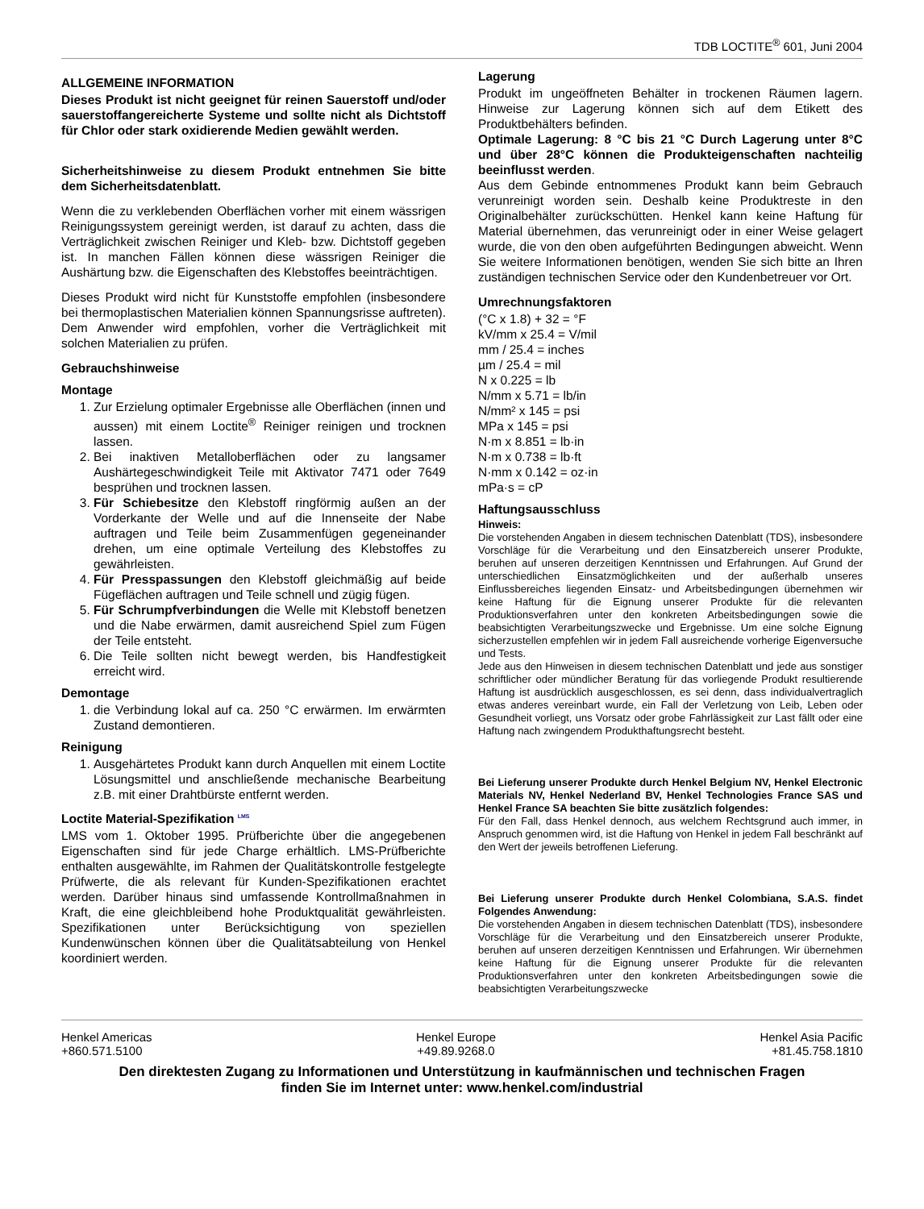TDB LOCTITE<sup>®</sup> 601, Juni 2004
ALLGEMEINE INFORMATION
Dieses Produkt ist nicht geeignet für reinen Sauerstoff und/oder sauerstoffangereicherte Systeme und sollte nicht als Dichtstoff für Chlor oder stark oxidierende Medien gewählt werden.
Sicherheitshinweise zu diesem Produkt entnehmen Sie bitte dem Sicherheitsdatenblatt.
Wenn die zu verklebenden Oberflächen vorher mit einem wässrigen Reinigungssystem gereinigt werden, ist darauf zu achten, dass die Verträglichkeit zwischen Reiniger und Kleb- bzw. Dichtstoff gegeben ist. In manchen Fällen können diese wässrigen Reiniger die Aushärtung bzw. die Eigenschaften des Klebstoffes beeinträchtigen.
Dieses Produkt wird nicht für Kunststoffe empfohlen (insbesondere bei thermoplastischen Materialien können Spannungsrisse auftreten). Dem Anwender wird empfohlen, vorher die Verträglichkeit mit solchen Materialien zu prüfen.
Gebrauchshinweise
Montage
1. Zur Erzielung optimaler Ergebnisse alle Oberflächen (innen und aussen) mit einem Loctite<sup>®</sup> Reiniger reinigen und trocknen lassen.
2. Bei inaktiven Metalloberflächen oder zu langsamer Aushärtegeschwindigkeit Teile mit Aktivator 7471 oder 7649 besprühen und trocknen lassen.
3. Für Schiebesitze den Klebstoff ringförmig außen an der Vorderkante der Welle und auf die Innenseite der Nabe auftragen und Teile beim Zusammenfügen gegeneinander drehen, um eine optimale Verteilung des Klebstoffes zu gewährleisten.
4. Für Presspassungen den Klebstoff gleichmäßig auf beide Fügeflächen auftragen und Teile schnell und zügig fügen.
5. Für Schrumpfverbindungen die Welle mit Klebstoff benetzen und die Nabe erwärmen, damit ausreichend Spiel zum Fügen der Teile entsteht.
6. Die Teile sollten nicht bewegt werden, bis Handfestigkeit erreicht wird.
Demontage
1. die Verbindung lokal auf ca. 250 °C erwärmen. Im erwärmten Zustand demontieren.
Reinigung
1. Ausgehärtetes Produkt kann durch Anquellen mit einem Loctite Lösungsmittel und anschließende mechanische Bearbeitung z.B. mit einer Drahtbürste entfernt werden.
Loctite Material-Spezifikation <sup>LMS</sup>
LMS vom 1. Oktober 1995. Prüfberichte über die angegebenen Eigenschaften sind für jede Charge erhältlich. LMS-Prüfberichte enthalten ausgewählte, im Rahmen der Qualitätskontrolle festgelegte Prüfwerte, die als relevant für Kunden-Spezifikationen erachtet werden. Darüber hinaus sind umfassende Kontrollmaßnahmen in Kraft, die eine gleichbleibend hohe Produktqualität gewährleisten. Spezifikationen unter Berücksichtigung von speziellen Kundenwünschen können über die Qualitätsabteilung von Henkel koordiniert werden.
Lagerung
Produkt im ungeöffneten Behälter in trockenen Räumen lagern. Hinweise zur Lagerung können sich auf dem Etikett des Produktbehälters befinden.
Optimale Lagerung: 8 °C bis 21 °C Durch Lagerung unter 8°C und über 28°C können die Produkteigenschaften nachteilig beeinflusst werden.
Aus dem Gebinde entnommenes Produkt kann beim Gebrauch verunreinigt worden sein. Deshalb keine Produktreste in den Originalbehälter zurückschütten. Henkel kann keine Haftung für Material übernehmen, das verunreinigt oder in einer Weise gelagert wurde, die von den oben aufgeführten Bedingungen abweicht. Wenn Sie weitere Informationen benötigen, wenden Sie sich bitte an Ihren zuständigen technischen Service oder den Kundenbetreuer vor Ort.
Umrechnungsfaktoren
(°C x 1.8) + 32 = °F
kV/mm x 25.4 = V/mil
mm / 25.4 = inches
µm / 25.4 = mil
N x 0.225 = lb
N/mm x 5.71 = lb/in
N/mm² x 145 = psi
MPa x 145 = psi
N·m x 8.851 = lb·in
N·m x 0.738 = lb·ft
N·mm x 0.142 = oz·in
mPa·s = cP
Haftungsausschluss
Hinweis:
Die vorstehenden Angaben in diesem technischen Datenblatt (TDS), insbesondere Vorschläge für die Verarbeitung und den Einsatzbereich unserer Produkte, beruhen auf unseren derzeitigen Kenntnissen und Erfahrungen. Auf Grund der unterschiedlichen Einsatzmöglichkeiten und der außerhalb unseres Einflussbereiches liegenden Einsatz- und Arbeitsbedingungen übernehmen wir keine Haftung für die Eignung unserer Produkte für die relevanten Produktionsverfahren unter den konkreten Arbeitsbedingungen sowie die beabsichtigten Verarbeitungszwecke und Ergebnisse. Um eine solche Eignung sicherzustellen empfehlen wir in jedem Fall ausreichende vorherige Eigenversuche und Tests.
Jede aus den Hinweisen in diesem technischen Datenblatt und jede aus sonstiger schriftlicher oder mündlicher Beratung für das vorliegende Produkt resultierende Haftung ist ausdrücklich ausgeschlossen, es sei denn, dass individualvertraglich etwas anderes vereinbart wurde, ein Fall der Verletzung von Leib, Leben oder Gesundheit vorliegt, uns Vorsatz oder grobe Fahrlässigkeit zur Last fällt oder eine Haftung nach zwingendem Produkthaftungsrecht besteht.
Bei Lieferung unserer Produkte durch Henkel Belgium NV, Henkel Electronic Materials NV, Henkel Nederland BV, Henkel Technologies France SAS und Henkel France SA beachten Sie bitte zusätzlich folgendes:
Für den Fall, dass Henkel dennoch, aus welchem Rechtsgrund auch immer, in Anspruch genommen wird, ist die Haftung von Henkel in jedem Fall beschränkt auf den Wert der jeweils betroffenen Lieferung.
Bei Lieferung unserer Produkte durch Henkel Colombiana, S.A.S. findet Folgendes Anwendung:
Die vorstehenden Angaben in diesem technischen Datenblatt (TDS), insbesondere Vorschläge für die Verarbeitung und den Einsatzbereich unserer Produkte, beruhen auf unseren derzeitigen Kenntnissen und Erfahrungen. Wir übernehmen keine Haftung für die Eignung unserer Produkte für die relevanten Produktionsverfahren unter den konkreten Arbeitsbedingungen sowie die beabsichtigten Verarbeitungszwecke
Henkel Americas
+860.571.5100
Henkel Europe
+49.89.9268.0
Henkel Asia Pacific
+81.45.758.1810
Den direktesten Zugang zu Informationen und Unterstützung in kaufmännischen und technischen Fragen
finden Sie im Internet unter: www.henkel.com/industrial